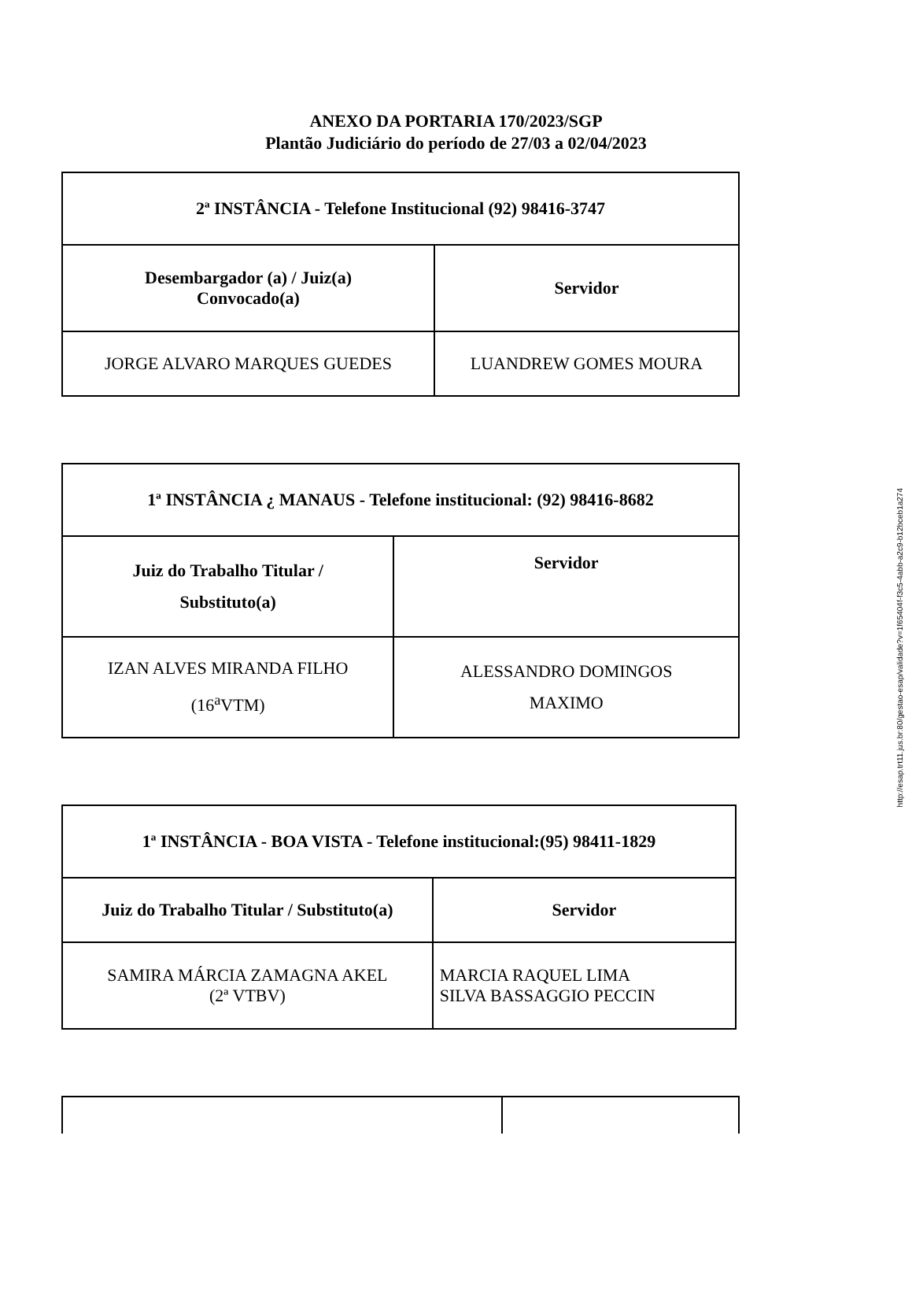ANEXO DA PORTARIA 170/2023/SGP
Plantão Judiciário do período de 27/03 a 02/04/2023
| 2ª INSTÂNCIA - Telefone Institucional (92) 98416-3747 | |
| --- | --- |
| Desembargador (a) / Juiz(a) Convocado(a) | Servidor |
| JORGE ALVARO MARQUES GUEDES | LUANDREW GOMES MOURA |
| 1ª INSTÂNCIA ¿ MANAUS - Telefone institucional: (92) 98416-8682 | |
| --- | --- |
| Juiz do Trabalho Titular / Substituto(a) | Servidor |
| IZAN ALVES MIRANDA FILHO (16<sup>a</sup>VTM) | ALESSANDRO DOMINGOS MAXIMO |
| 1ª INSTÂNCIA - BOA VISTA - Telefone institucional:(95) 98411-1829 | |
| --- | --- |
| Juiz do Trabalho Titular / Substituto(a) | Servidor |
| SAMIRA MÁRCIA ZAMAGNA AKEL (2ª VTBV) | MARCIA RAQUEL LIMA SILVA BASSAGGIO PECCIN |
http://esap.trt11.jus.br:80/gestao-esap/validade?v=1f65404f-f3c5-4abb-a2c9-b12bceb1a274